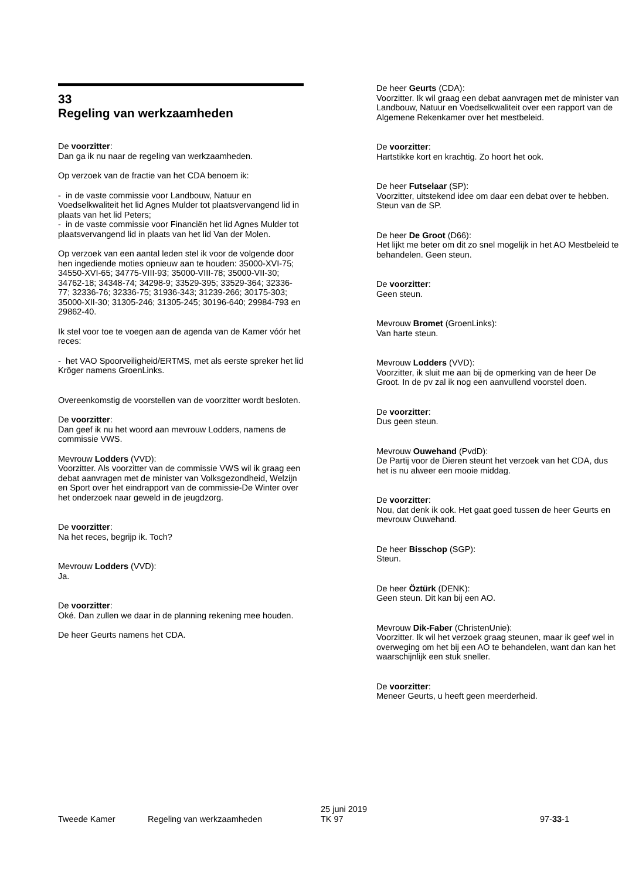33
Regeling van werkzaamheden
De voorzitter:
Dan ga ik nu naar de regeling van werkzaamheden.
Op verzoek van de fractie van het CDA benoem ik:
- in de vaste commissie voor Landbouw, Natuur en Voedselkwaliteit het lid Agnes Mulder tot plaatsvervangend lid in plaats van het lid Peters;
- in de vaste commissie voor Financiën het lid Agnes Mulder tot plaatsvervangend lid in plaats van het lid Van der Molen.
Op verzoek van een aantal leden stel ik voor de volgende door hen ingediende moties opnieuw aan te houden: 35000-XVI-75; 34550-XVI-65; 34775-VIII-93; 35000-VIII-78; 35000-VII-30; 34762-18; 34348-74; 34298-9; 33529-395; 33529-364; 32336-77; 32336-76; 32336-75; 31936-343; 31239-266; 30175-303; 35000-XII-30; 31305-246; 31305-245; 30196-640; 29984-793 en 29862-40.
Ik stel voor toe te voegen aan de agenda van de Kamer vóór het reces:
- het VAO Spoorveiligheid/ERTMS, met als eerste spreker het lid Kröger namens GroenLinks.
Overeenkomstig de voorstellen van de voorzitter wordt besloten.
De voorzitter:
Dan geef ik nu het woord aan mevrouw Lodders, namens de commissie VWS.
Mevrouw Lodders (VVD):
Voorzitter. Als voorzitter van de commissie VWS wil ik graag een debat aanvragen met de minister van Volksgezondheid, Welzijn en Sport over het eindrapport van de commissie-De Winter over het onderzoek naar geweld in de jeugdzorg.
De voorzitter:
Na het reces, begrijp ik. Toch?
Mevrouw Lodders (VVD):
Ja.
De voorzitter:
Oké. Dan zullen we daar in de planning rekening mee houden.
De heer Geurts namens het CDA.
De heer Geurts (CDA):
Voorzitter. Ik wil graag een debat aanvragen met de minister van Landbouw, Natuur en Voedselkwaliteit over een rapport van de Algemene Rekenkamer over het mestbeleid.
De voorzitter:
Hartstikke kort en krachtig. Zo hoort het ook.
De heer Futselaar (SP):
Voorzitter, uitstekend idee om daar een debat over te hebben. Steun van de SP.
De heer De Groot (D66):
Het lijkt me beter om dit zo snel mogelijk in het AO Mestbeleid te behandelen. Geen steun.
De voorzitter:
Geen steun.
Mevrouw Bromet (GroenLinks):
Van harte steun.
Mevrouw Lodders (VVD):
Voorzitter, ik sluit me aan bij de opmerking van de heer De Groot. In de pv zal ik nog een aanvullend voorstel doen.
De voorzitter:
Dus geen steun.
Mevrouw Ouwehand (PvdD):
De Partij voor de Dieren steunt het verzoek van het CDA, dus het is nu alweer een mooie middag.
De voorzitter:
Nou, dat denk ik ook. Het gaat goed tussen de heer Geurts en mevrouw Ouwehand.
De heer Bisschop (SGP):
Steun.
De heer Öztürk (DENK):
Geen steun. Dit kan bij een AO.
Mevrouw Dik-Faber (ChristenUnie):
Voorzitter. Ik wil het verzoek graag steunen, maar ik geef wel in overweging om het bij een AO te behandelen, want dan kan het waarschijnlijk een stuk sneller.
De voorzitter:
Meneer Geurts, u heeft geen meerderheid.
Tweede Kamer
Regeling van werkzaamheden
25 juni 2019
TK 97
97-33-1